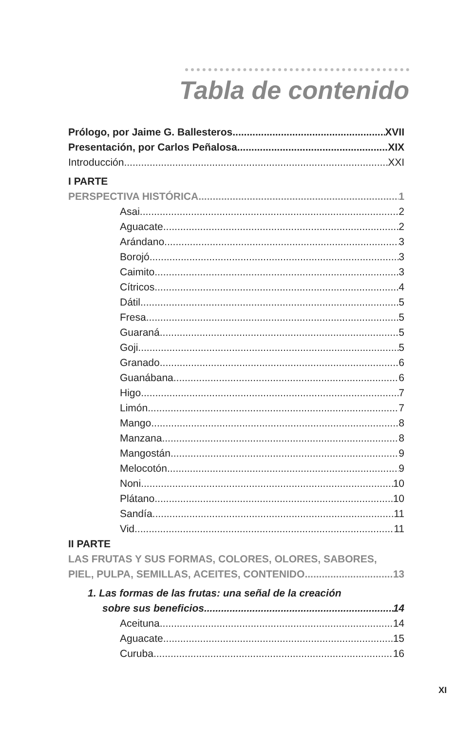Tabla de contenido
Prólogo, por Jaime G. Ballesteros XVII
Presentación, por Carlos Peñalosa XIX
Introducción XXI
I PARTE
PERSPECTIVA HISTÓRICA 1
Asai 2
Aguacate 2
Arándano 3
Borojó 3
Caimito 3
Cítricos 4
Dátil 5
Fresa 5
Guaraná 5
Goji 5
Granado 6
Guanábana 6
Higo 7
Limón 7
Mango 8
Manzana 8
Mangostán 9
Melocotón 9
Noni 10
Plátano 10
Sandía 11
Vid 11
II PARTE
LAS FRUTAS Y SUS FORMAS, COLORES, OLORES, SABORES,
PIEL, PULPA, SEMILLAS, ACEITES, CONTENIDO 13
1. Las formas de las frutas: una señal de la creación
sobre sus beneficios 14
Aceituna 14
Aguacate 15
Curuba 16
XI